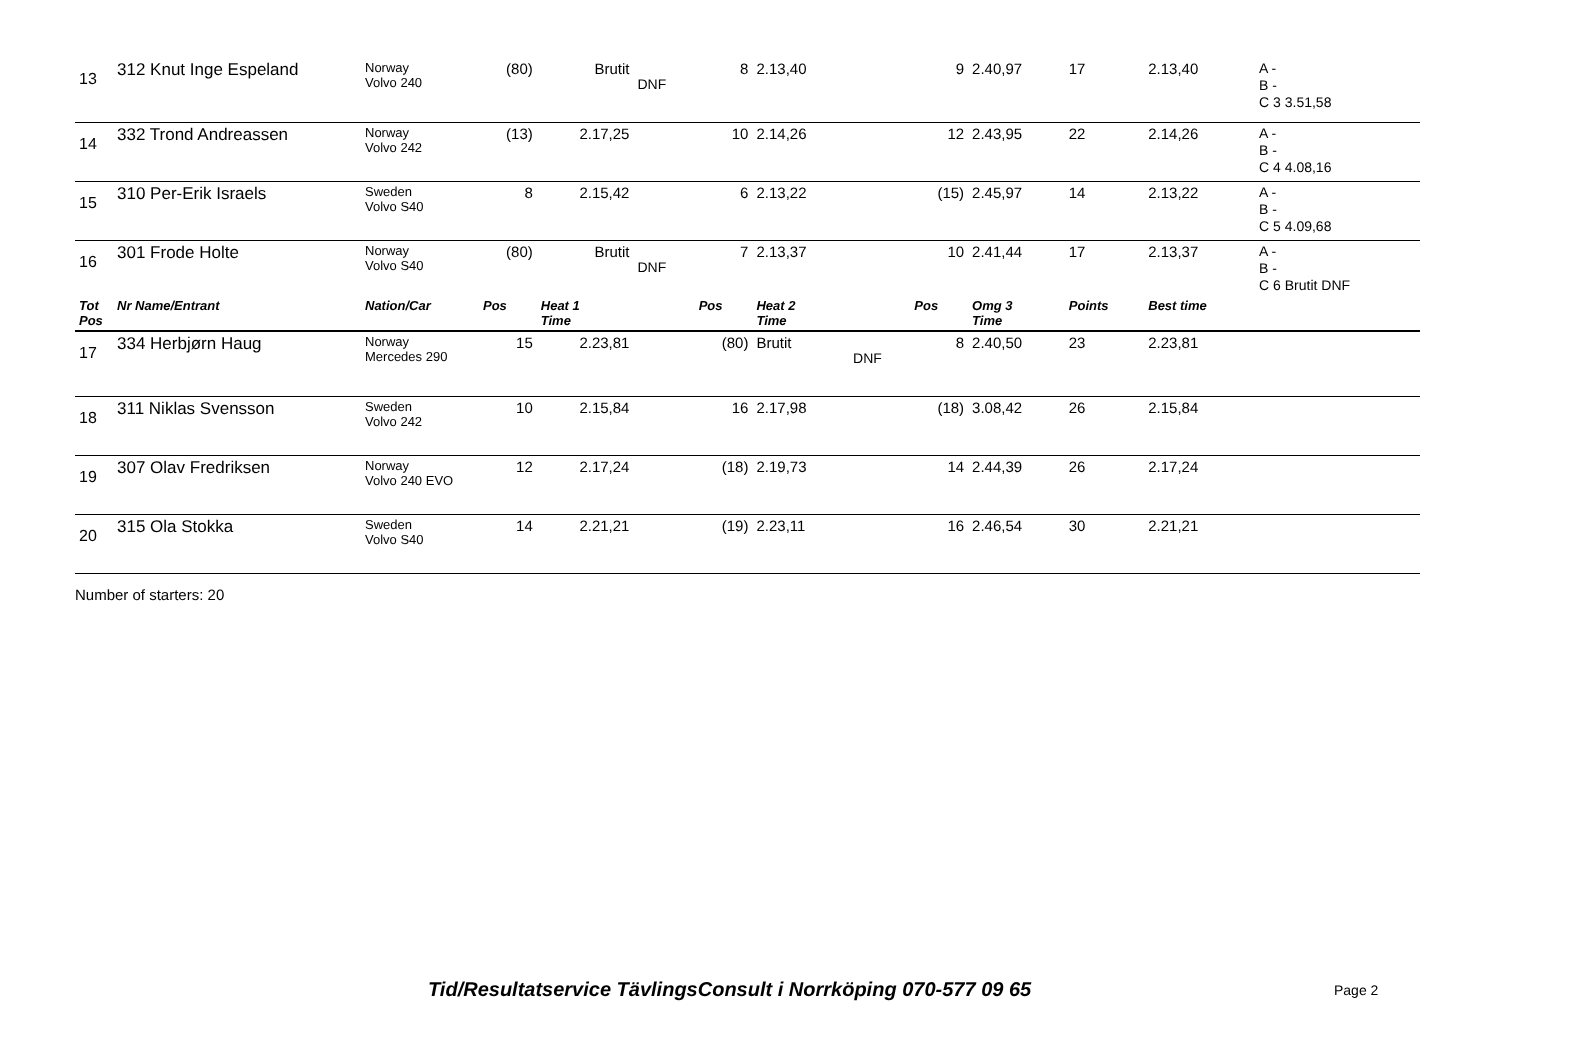| 13 | 312 Knut Inge Espeland | Norway Volvo 240 | (80) | Brutit | DNF | 8 | 2.13,40 | | 9 | 2.40,97 | 17 | 2.13,40 | A - B - C 3 3.51,58 |
| 14 | 332 Trond Andreassen | Norway Volvo 242 | (13) | 2.17,25 | | 10 | 2.14,26 | | 12 | 2.43,95 | 22 | 2.14,26 | A - B - C 4 4.08,16 |
| 15 | 310 Per-Erik Israels | Sweden Volvo S40 | 8 | 2.15,42 | | 6 | 2.13,22 | | (15) | 2.45,97 | 14 | 2.13,22 | A - B - C 5 4.09,68 |
| 16 | 301 Frode Holte | Norway Volvo S40 | (80) | Brutit | DNF | 7 | 2.13,37 | | 10 | 2.41,44 | 17 | 2.13,37 | A - B - C 6 Brutit DNF |
| Tot Pos | Nr Name/Entrant | Nation/Car | Pos | Heat 1 Time | | Pos | Heat 2 Time | | Pos | Omg 3 Time | Points | Best time | |
| 17 | 334 Herbjørn Haug | Norway Mercedes 290 | 15 | 2.23,81 | | (80) | Brutit | DNF | 8 | 2.40,50 | 23 | 2.23,81 | |
| 18 | 311 Niklas Svensson | Sweden Volvo 242 | 10 | 2.15,84 | | 16 | 2.17,98 | | (18) | 3.08,42 | 26 | 2.15,84 | |
| 19 | 307 Olav Fredriksen | Norway Volvo 240 EVO | 12 | 2.17,24 | | (18) | 2.19,73 | | 14 | 2.44,39 | 26 | 2.17,24 | |
| 20 | 315 Ola Stokka | Sweden Volvo S40 | 14 | 2.21,21 | | (19) | 2.23,11 | | 16 | 2.46,54 | 30 | 2.21,21 | |
Number of starters: 20
Tid/Resultatservice TävlingsConsult i Norrköping 070-577 09 65
Page 2